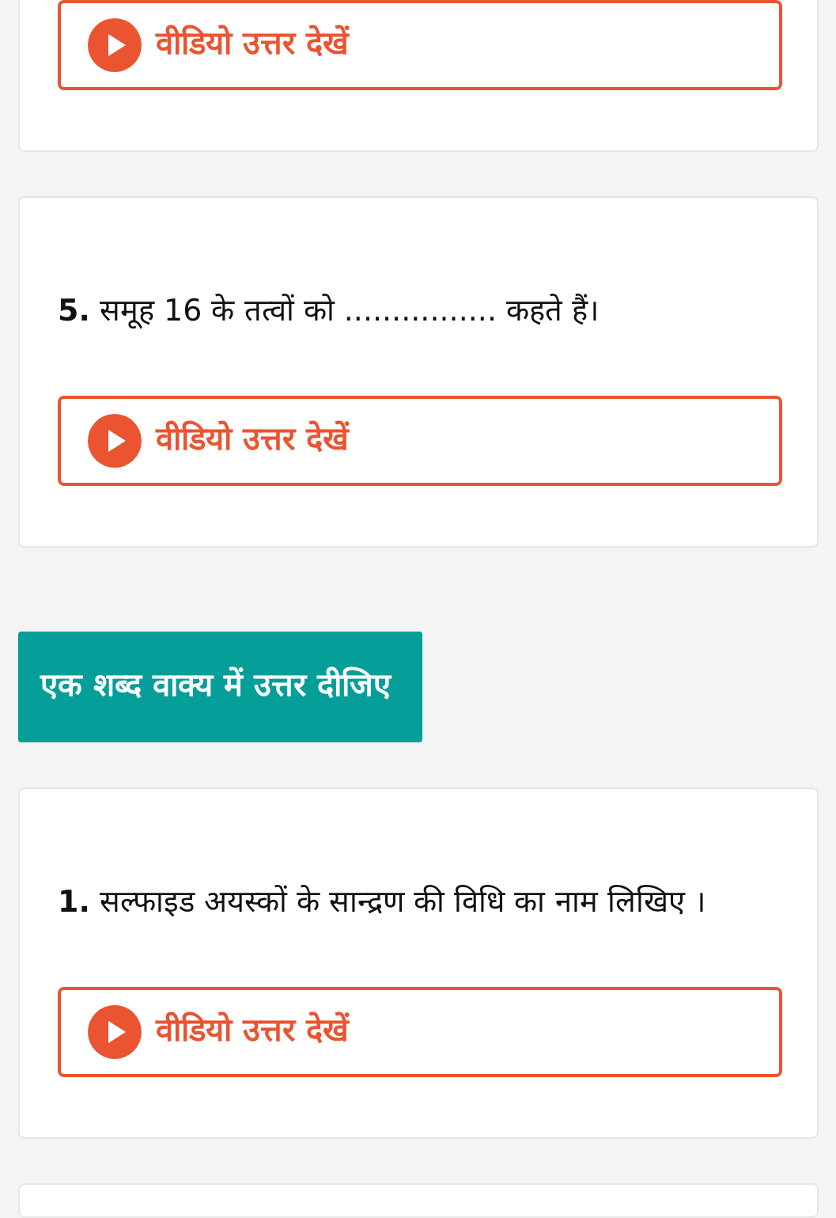वीडियो उत्तर देखें
5. समूह 16 के तत्वों को ................ कहते हैं।
वीडियो उत्तर देखें
एक शब्द वाक्य में उत्तर दीजिए
1. सल्फाइड अयस्कों के सान्द्रण की विधि का नाम लिखिए ।
वीडियो उत्तर देखें